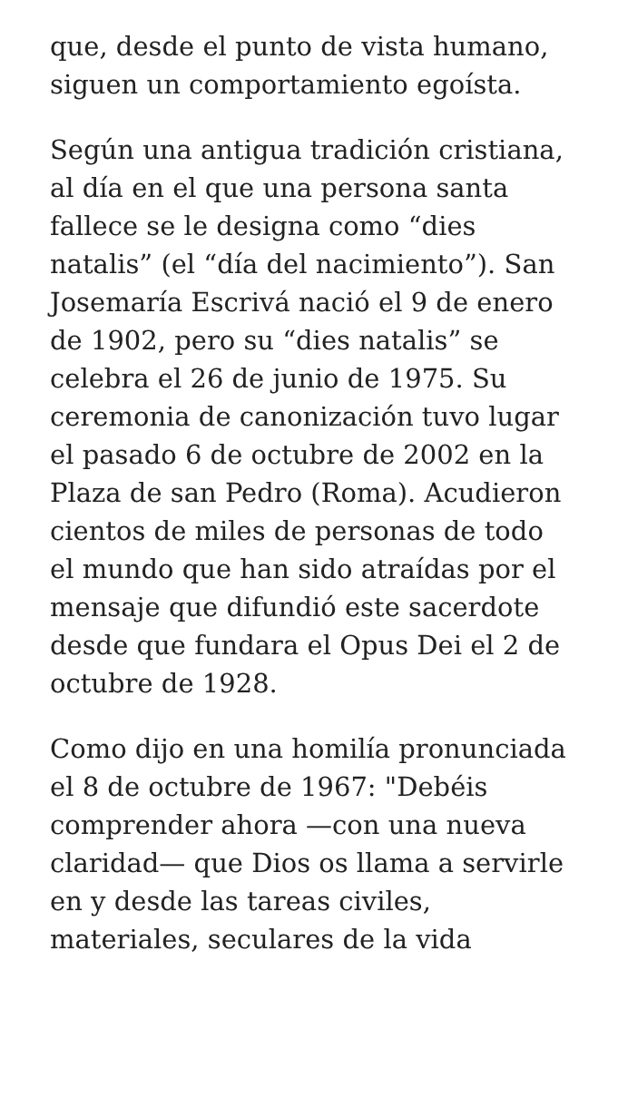que, desde el punto de vista humano, siguen un comportamiento egoísta.
Según una antigua tradición cristiana, al día en el que una persona santa fallece se le designa como “dies natalis” (el “día del nacimiento”). San Josemaría Escrivá nació el 9 de enero de 1902, pero su “dies natalis” se celebra el 26 de junio de 1975. Su ceremonia de canonización tuvo lugar el pasado 6 de octubre de 2002 en la Plaza de san Pedro (Roma). Acudieron cientos de miles de personas de todo el mundo que han sido atraídas por el mensaje que difundió este sacerdote desde que fundara el Opus Dei el 2 de octubre de 1928.
Como dijo en una homilía pronunciada el 8 de octubre de 1967: "Debéis comprender ahora —con una nueva claridad— que Dios os llama a servirle en y desde las tareas civiles, materiales, seculares de la vida